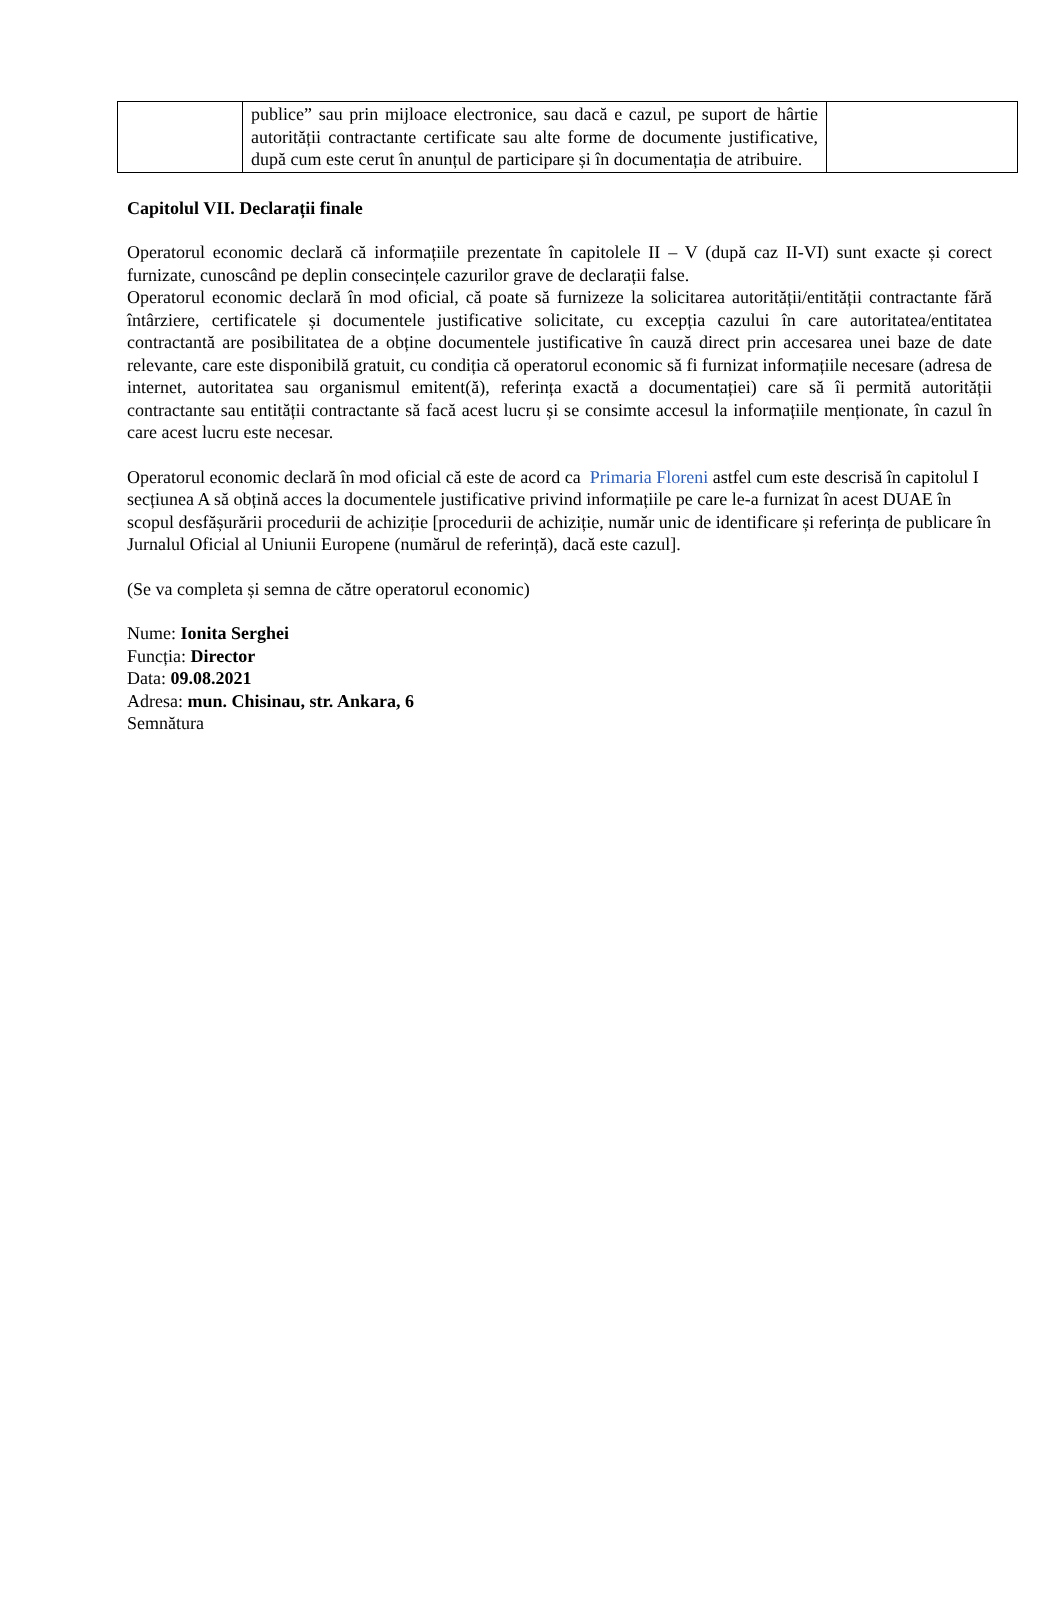| | publice” sau prin mijloace electronice, sau dacă e cazul, pe suport de hârtie autorității contractante certificate sau alte forme de documente justificative, după cum este cerut în anunțul de participare și în documentația de atribuire. | |
Capitolul VII. Declarații finale
Operatorul economic declară că informațiile prezentate în capitolele II – V (după caz II-VI) sunt exacte și corect furnizate, cunoscând pe deplin consecințele cazurilor grave de declarații false.
Operatorul economic declară în mod oficial, că poate să furnizeze la solicitarea autorității/entității contractante fără întârziere, certificatele și documentele justificative solicitate, cu excepția cazului în care autoritatea/entitatea contractantă are posibilitatea de a obține documentele justificative în cauză direct prin accesarea unei baze de date relevante, care este disponibilă gratuit, cu condiția că operatorul economic să fi furnizat informațiile necesare (adresa de internet, autoritatea sau organismul emitent(ă), referința exactă a documentației) care să îi permită autorității contractante sau entității contractante să facă acest lucru și se consimte accesul la informațiile menționate, în cazul în care acest lucru este necesar.
Operatorul economic declară în mod oficial că este de acord ca Primaria Floreni astfel cum este descrisă în capitolul I secțiunea A să obțină acces la documentele justificative privind informațiile pe care le-a furnizat în acest DUAE în scopul desfășurării procedurii de achiziție [procedurii de achiziție, număr unic de identificare și referința de publicare în Jurnalul Oficial al Uniunii Europene (numărul de referință), dacă este cazul].
(Se va completa și semna de către operatorul economic)
Nume: Ionita Serghei
Funcția: Director
Data: 09.08.2021
Adresa: mun. Chisinau, str. Ankara, 6
Semnătura